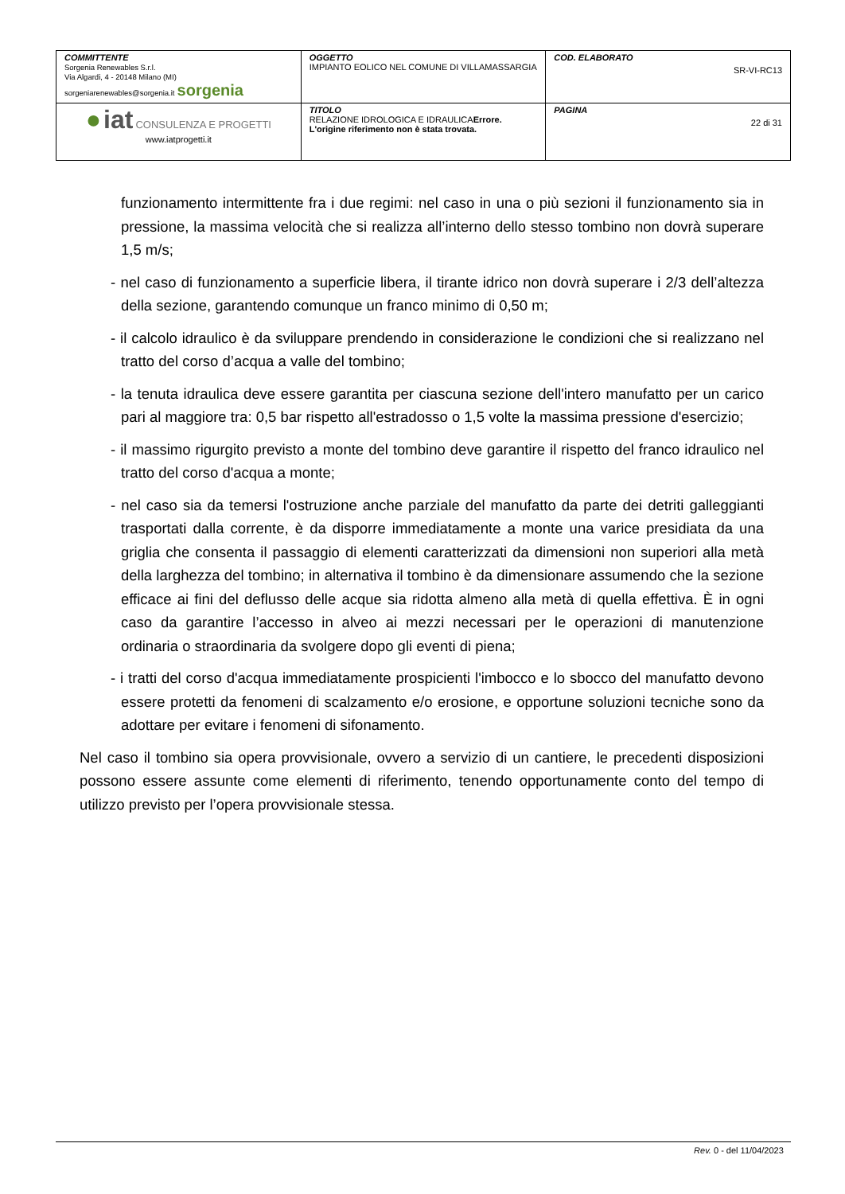| COMMITTENTE Sorgenia Renewables S.r.l. Via Algardi, 4 - 20148 Milano (MI) sorgeniarenewables@sorgenia.it sorgenia | OGGETTO IMPIANTO EOLICO NEL COMUNE DI VILLAMASSARGIA | COD. ELABORATO SR-VI-RC13 |
| ● iat CONSULENZA E PROGETTI www.iatprogetti.it | TITOLO RELAZIONE IDROLOGICA E IDRAULICA Errore. L'origine riferimento non è stata trovata. | PAGINA 22 di 31 |
funzionamento intermittente fra i due regimi: nel caso in una o più sezioni il funzionamento sia in pressione, la massima velocità che si realizza all’interno dello stesso tombino non dovrà superare 1,5 m/s;
- nel caso di funzionamento a superficie libera, il tirante idrico non dovrà superare i 2/3 dell’altezza della sezione, garantendo comunque un franco minimo di 0,50 m;
- il calcolo idraulico è da sviluppare prendendo in considerazione le condizioni che si realizzano nel tratto del corso d’acqua a valle del tombino;
- la tenuta idraulica deve essere garantita per ciascuna sezione dell'intero manufatto per un carico pari al maggiore tra: 0,5 bar rispetto all'estradosso o 1,5 volte la massima pressione d'esercizio;
- il massimo rigurgito previsto a monte del tombino deve garantire il rispetto del franco idraulico nel tratto del corso d'acqua a monte;
- nel caso sia da temersi l'ostruzione anche parziale del manufatto da parte dei detriti galleggianti trasportati dalla corrente, è da disporre immediatamente a monte una varice presidiata da una griglia che consenta il passaggio di elementi caratterizzati da dimensioni non superiori alla metà della larghezza del tombino; in alternativa il tombino è da dimensionare assumendo che la sezione efficace ai fini del deflusso delle acque sia ridotta almeno alla metà di quella effettiva. È in ogni caso da garantire l’accesso in alveo ai mezzi necessari per le operazioni di manutenzione ordinaria o straordinaria da svolgere dopo gli eventi di piena;
- i tratti del corso d'acqua immediatamente prospicienti l'imbocco e lo sbocco del manufatto devono essere protetti da fenomeni di scalzamento e/o erosione, e opportune soluzioni tecniche sono da adottare per evitare i fenomeni di sifonamento.
Nel caso il tombino sia opera provvisionale, ovvero a servizio di un cantiere, le precedenti disposizioni possono essere assunte come elementi di riferimento, tenendo opportunamente conto del tempo di utilizzo previsto per l’opera provvisionale stessa.
Rev. 0 - del 11/04/2023